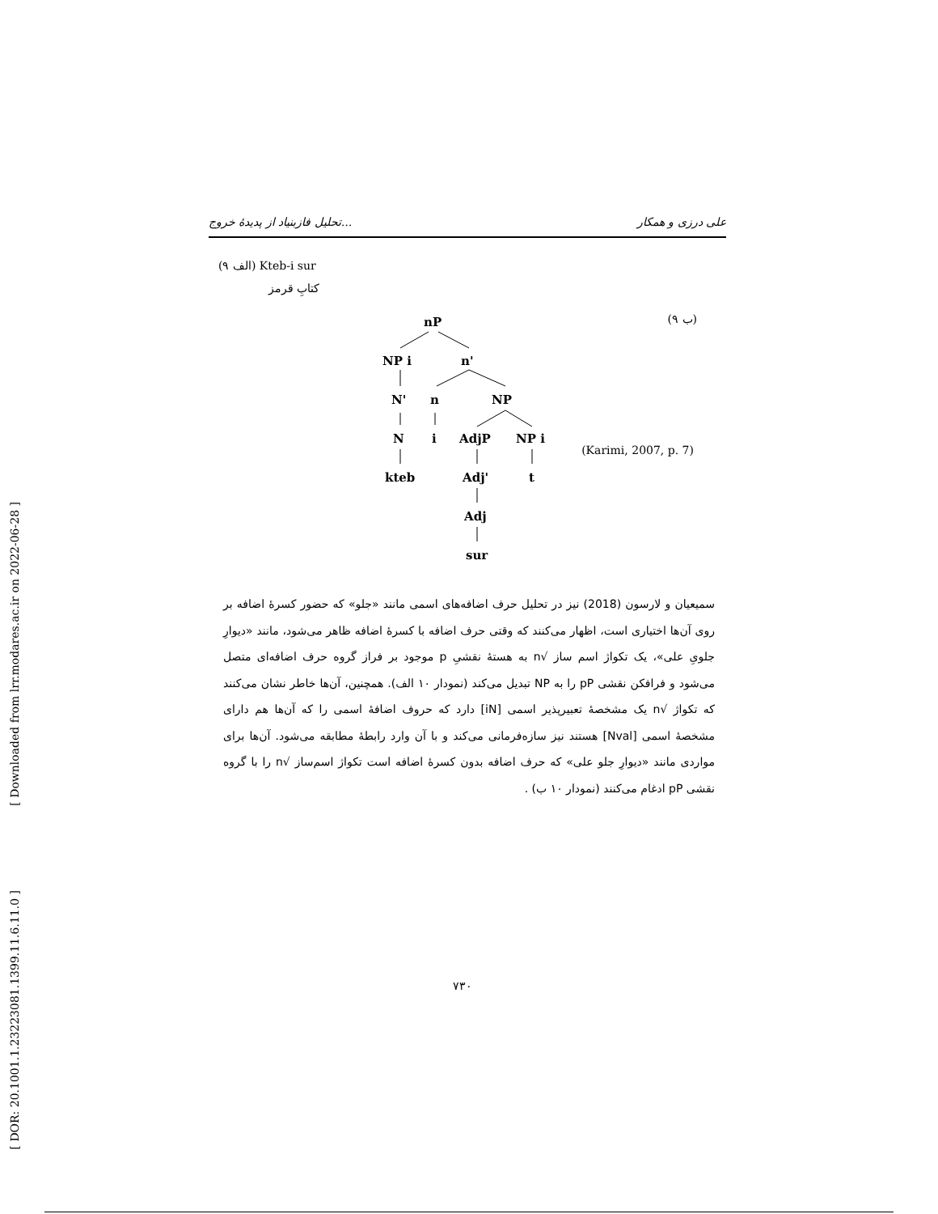[ Downloaded from lrr.modares.ac.ir on 2022-06-28 ]
[ DOR: 20.1001.1.23223081.1399.11.6.11.0 ]
تحلیل فازبنیاد از پدیدهٔ خروج... علی درزی و همکار
(۹ الف) Kteb-i sur
کتابِ قرمز
(۹ ب)
(Karimi, 2007, p. 7)
nP
NP i n'
N' n NP
N i AdjP NP i
kteb Adj' t
Adj
sur
سمیعیان و لارسون (2018) نیز در تحلیل حرف اضافه‌های اسمی مانند «جلو» که حضور کسرهٔ اضافه بر روی آن‌ها اختیاری است، اظهار می‌کنند که وقتی حرف اضافه با کسرهٔ اضافه ظاهر می‌شود، مانند «دیوارِ جلویِ علی»، یک تکواژ اسم ساز √n به هستهٔ نقشیِ p موجود بر فراز گروه حرف اضافه‌ای متصل می‌شود و فرافکن نقشی pP را به NP تبدیل می‌کند (نمودار ۱۰ الف). همچنین، آن‌ها خاطر نشان می‌کنند که تکواژ √n یک مشخصهٔ تعبیرپذیر اسمی [iN] دارد که حروف اضافهٔ اسمی را که آن‌ها هم دارای مشخصهٔ اسمی [Nval] هستند نیز سازه‌فرمانی می‌کند و با آن وارد رابطهٔ مطابقه می‌شود. آن‌ها برای مواردی مانند «دیوارِ جلو علی» که حرف اضافه بدون کسرهٔ اضافه است تکواژ اسم‌ساز √n را با گروه نقشی pP ادغام می‌کنند (نمودار ۱۰ ب) .
۷۳۰